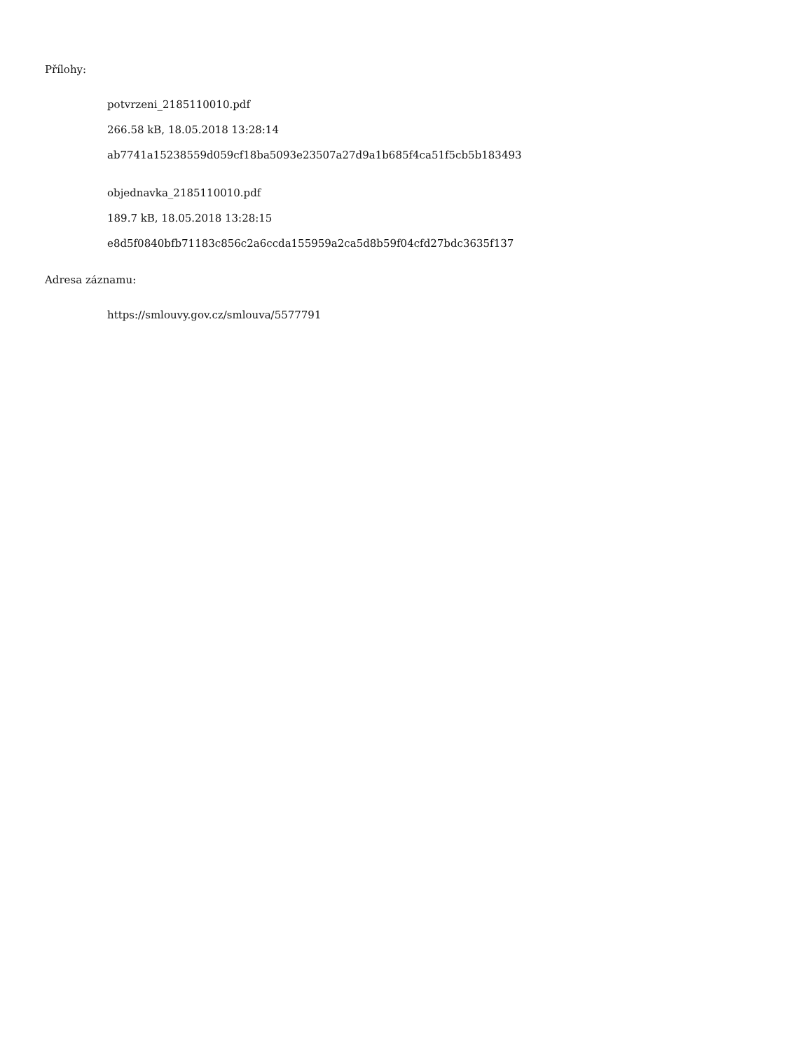Přílohy:
potvrzeni_2185110010.pdf
266.58 kB, 18.05.2018 13:28:14
ab7741a15238559d059cf18ba5093e23507a27d9a1b685f4ca51f5cb5b183493
objednavka_2185110010.pdf
189.7 kB, 18.05.2018 13:28:15
e8d5f0840bfb71183c856c2a6ccda155959a2ca5d8b59f04cfd27bdc3635f137
Adresa záznamu:
https://smlouvy.gov.cz/smlouva/5577791